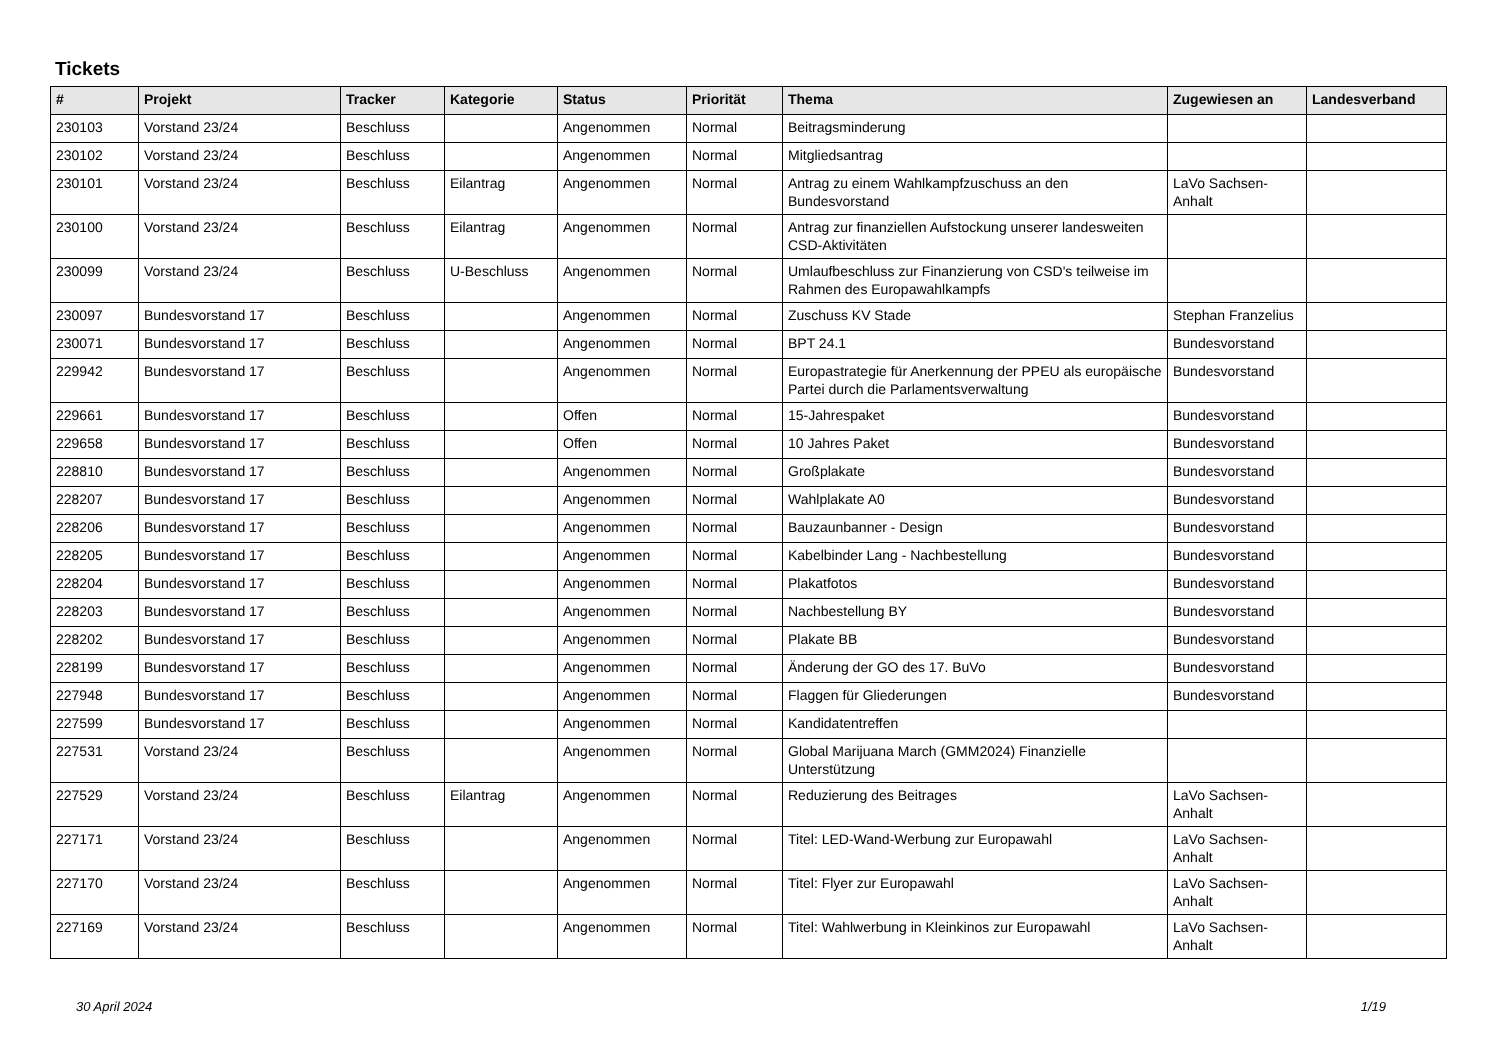Tickets
| # | Projekt | Tracker | Kategorie | Status | Priorität | Thema | Zugewiesen an | Landesverband |
| --- | --- | --- | --- | --- | --- | --- | --- | --- |
| 230103 | Vorstand 23/24 | Beschluss | | Angenommen | Normal | Beitragsminderung | | |
| 230102 | Vorstand 23/24 | Beschluss | | Angenommen | Normal | Mitgliedsantrag | | |
| 230101 | Vorstand 23/24 | Beschluss | Eilantrag | Angenommen | Normal | Antrag zu einem Wahlkampfzuschuss an den Bundesvorstand | LaVo Sachsen-Anhalt | |
| 230100 | Vorstand 23/24 | Beschluss | Eilantrag | Angenommen | Normal | Antrag zur finanziellen Aufstockung unserer landesweiten CSD-Aktivitäten | | |
| 230099 | Vorstand 23/24 | Beschluss | U-Beschluss | Angenommen | Normal | Umlaufbeschluss zur Finanzierung von CSD's teilweise im Rahmen des Europawahlkampfs | | |
| 230097 | Bundesvorstand 17 | Beschluss | | Angenommen | Normal | Zuschuss KV Stade | Stephan Franzelius | |
| 230071 | Bundesvorstand 17 | Beschluss | | Angenommen | Normal | BPT 24.1 | Bundesvorstand | |
| 229942 | Bundesvorstand 17 | Beschluss | | Angenommen | Normal | Europastrategie für Anerkennung der PPEU als europäische Partei durch die Parlamentsverwaltung | Bundesvorstand | |
| 229661 | Bundesvorstand 17 | Beschluss | | Offen | Normal | 15-Jahrespaket | Bundesvorstand | |
| 229658 | Bundesvorstand 17 | Beschluss | | Offen | Normal | 10 Jahres Paket | Bundesvorstand | |
| 228810 | Bundesvorstand 17 | Beschluss | | Angenommen | Normal | Großplakate | Bundesvorstand | |
| 228207 | Bundesvorstand 17 | Beschluss | | Angenommen | Normal | Wahlplakate A0 | Bundesvorstand | |
| 228206 | Bundesvorstand 17 | Beschluss | | Angenommen | Normal | Bauzaunbanner - Design | Bundesvorstand | |
| 228205 | Bundesvorstand 17 | Beschluss | | Angenommen | Normal | Kabelbinder Lang - Nachbestellung | Bundesvorstand | |
| 228204 | Bundesvorstand 17 | Beschluss | | Angenommen | Normal | Plakatfotos | Bundesvorstand | |
| 228203 | Bundesvorstand 17 | Beschluss | | Angenommen | Normal | Nachbestellung BY | Bundesvorstand | |
| 228202 | Bundesvorstand 17 | Beschluss | | Angenommen | Normal | Plakate BB | Bundesvorstand | |
| 228199 | Bundesvorstand 17 | Beschluss | | Angenommen | Normal | Änderung der GO des 17. BuVo | Bundesvorstand | |
| 227948 | Bundesvorstand 17 | Beschluss | | Angenommen | Normal | Flaggen für Gliederungen | Bundesvorstand | |
| 227599 | Bundesvorstand 17 | Beschluss | | Angenommen | Normal | Kandidatentreffen | | |
| 227531 | Vorstand 23/24 | Beschluss | | Angenommen | Normal | Global Marijuana March (GMM2024) Finanzielle Unterstützung | | |
| 227529 | Vorstand 23/24 | Beschluss | Eilantrag | Angenommen | Normal | Reduzierung des Beitrages | LaVo Sachsen-Anhalt | |
| 227171 | Vorstand 23/24 | Beschluss | | Angenommen | Normal | Titel: LED-Wand-Werbung zur Europawahl | LaVo Sachsen-Anhalt | |
| 227170 | Vorstand 23/24 | Beschluss | | Angenommen | Normal | Titel: Flyer zur Europawahl | LaVo Sachsen-Anhalt | |
| 227169 | Vorstand 23/24 | Beschluss | | Angenommen | Normal | Titel: Wahlwerbung in Kleinkinos zur Europawahl | LaVo Sachsen-Anhalt | |
30 April 2024 1/19